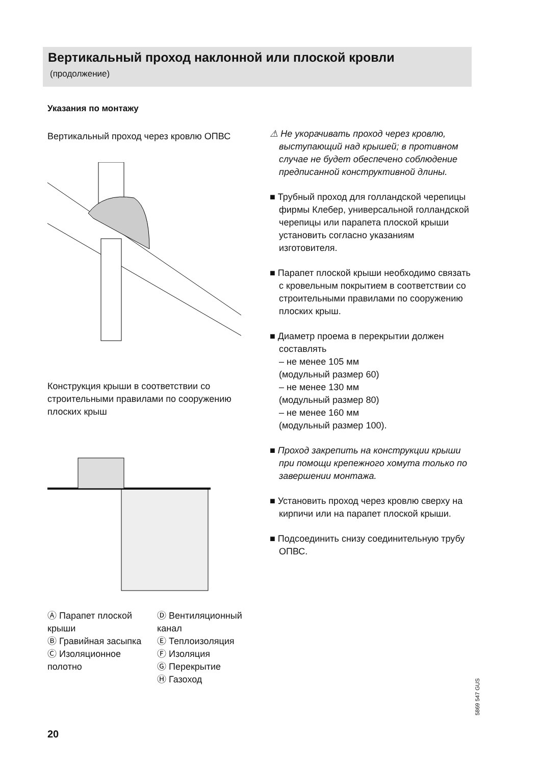Вертикальный проход наклонной или плоской кровли
(продолжение)
Указания по монтажу
Вертикальный проход через кровлю ОПВС
Конструкция крыши в соответствии со строительными правилами по сооружению плоских крыш
Ⓐ Парапет плоской крыши
Ⓑ Гравийная засыпка
Ⓒ Изоляционное полотно
Ⓓ Вентиляционный канал
Ⓔ Теплоизоляция
Ⓕ Изоляция
Ⓖ Перекрытие
Ⓗ Газоход
⚠ Не укорачивать проход через кровлю, выступающий над крышей; в противном случае не будет обеспечено соблюдение предписанной конструктивной длины.
■ Трубный проход для голландской черепицы фирмы Клебер, универсальной голландской черепицы или парапета плоской крыши установить согласно указаниям изготовителя.
■ Парапет плоской крыши необходимо связать с кровельным покрытием в соответствии со строительными правилами по сооружению плоских крыш.
■ Диаметр проема в перекрытии должен составлять
– не менее 105 мм
(модульный размер 60)
– не менее 130 мм
(модульный размер 80)
– не менее 160 мм
(модульный размер 100).
■ Проход закрепить на конструкции крыши при помощи крепежного хомута только по завершении монтажа.
■ Установить проход через кровлю сверху на кирпичи или на парапет плоской крыши.
■ Подсоединить снизу соединительную трубу ОПВС.
5869 547 GUS
20